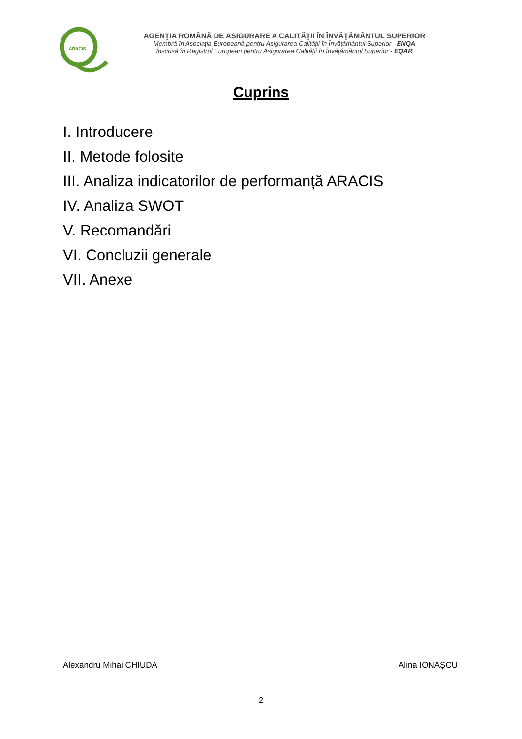ARACIS
AGENŢIA ROMÂNĂ DE ASIGURARE A CALITĂŢII ÎN ÎNVĂŢĂMÂNTUL SUPERIOR
Membră în Asociația Europeană pentru Asigurarea Calității în Învățământul Superior - ENQA
Înscrisă în Registrul European pentru Asigurarea Calității în Învățământul Superior - EQAR
Cuprins
I. Introducere
II. Metode folosite
III. Analiza indicatorilor de performanță ARACIS
IV. Analiza SWOT
V. Recomandări
VI. Concluzii generale
VII. Anexe
Alexandru Mihai CHIUDA Alina IONAȘCU
2